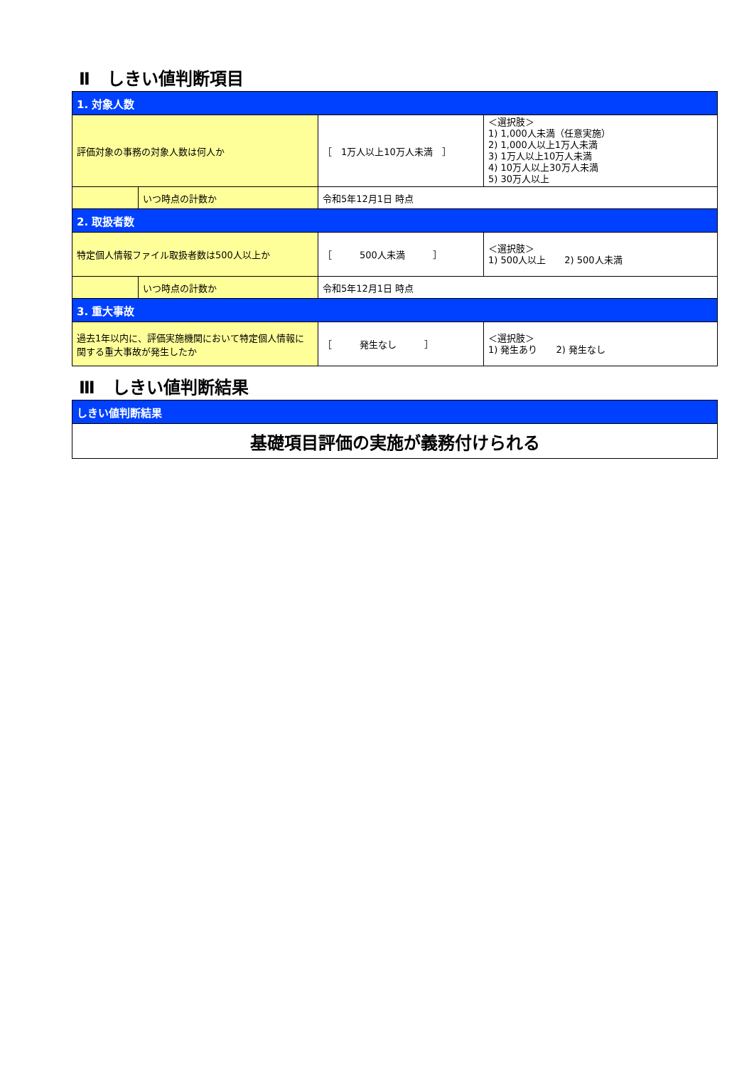Ⅱ　しきい値判断項目
| 1. 対象人数 | | | |
| 評価対象の事務の対象人数は何人か | | ［ 1万人以上10万人未満 ］ | ＜選択肢＞ 1) 1,000人未満（任意実施） 2) 1,000人以上1万人未満 3) 1万人以上10万人未満 4) 10万人以上30万人未満 5) 30万人以上 |
| | いつ時点の計数か | 令和5年12月1日 時点 | |
| 2. 取扱者数 | | | |
| 特定個人情報ファイル取扱者数は500人以上か | | ［ 500人未満 ］ | ＜選択肢＞ 1) 500人以上 2) 500人未満 |
| | いつ時点の計数か | 令和5年12月1日 時点 | |
| 3. 重大事故 | | | |
| 過去1年以内に、評価実施機関において特定個人情報に関する重大事故が発生したか | | ［ 発生なし ］ | ＜選択肢＞ 1) 発生あり 2) 発生なし |
Ⅲ　しきい値判断結果
| しきい値判断結果 |
| 基礎項目評価の実施が義務付けられる |